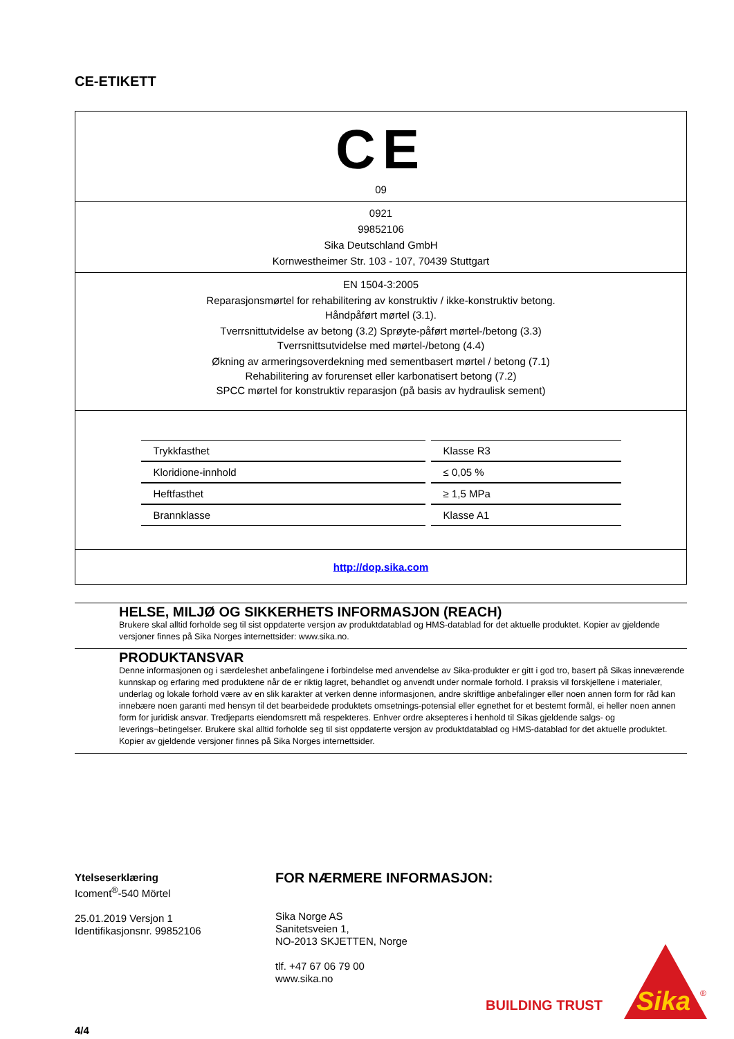CE-ETIKETT
CE
09
0921
99852106
Sika Deutschland GmbH
Kornwestheimer Str. 103 - 107, 70439 Stuttgart
EN 1504-3:2005
Reparasjonsmørtel for rehabilitering av konstruktiv / ikke-konstruktiv betong.
Håndpåført mørtel (3.1).
Tverrsnittutvidelse av betong (3.2) Sprøyte-påført mørtel-/betong (3.3)
Tverrsnittsutvidelse med mørtel-/betong (4.4)
Økning av armeringsoverdekning med sementbasert mørtel / betong (7.1)
Rehabilitering av forurenset eller karbonatisert betong (7.2)
SPCC mørtel for konstruktiv reparasjon (på basis av hydraulisk sement)
| Trykkfasthet | Klasse R3 |
| Kloridione-innhold | ≤ 0,05 % |
| Heftfasthet | ≥ 1,5 MPa |
| Brannklasse | Klasse A1 |
http://dop.sika.com
HELSE, MILJØ OG SIKKERHETS INFORMASJON (REACH)
Brukere skal alltid forholde seg til sist oppdaterte versjon av produktdatablad og HMS-datablad for det aktuelle produktet. Kopier av gjeldende versjoner finnes på Sika Norges internettsider: www.sika.no.
PRODUKTANSVAR
Denne informasjonen og i særdeleshet anbefalingene i forbindelse med anvendelse av Sika-produkter er gitt i god tro, basert på Sikas inneværende kunnskap og erfaring med produktene når de er riktig lagret, behandlet og anvendt under normale forhold. I praksis vil forskjellene i materialer, underlag og lokale forhold være av en slik karakter at verken denne informasjonen, andre skriftlige anbefalinger eller noen annen form for råd kan innebære noen garanti med hensyn til det bearbeidede produktets omsetnings-potensial eller egnethet for et bestemt formål, ei heller noen annen form for juridisk ansvar. Tredjeparts eiendomsrett må respekteres. Enhver ordre aksepteres i henhold til Sikas gjeldende salgs- og leverings¬betingelser. Brukere skal alltid forholde seg til sist oppdaterte versjon av produktdatablad og HMS-datablad for det aktuelle produktet. Kopier av gjeldende versjoner finnes på Sika Norges internettsider.
Ytelseserklæring
Icoment<sup>®</sup>-540 Mörtel
25.01.2019 Versjon 1
Identifikasjonsnr. 99852106
4/4
FOR NÆRMERE INFORMASJON:
Sika Norge AS
Sanitetsveien 1,
NO-2013 SKJETTEN, Norge
tlf. +47 67 06 79 00
www.sika.no
BUILDING TRUST
Sika
®